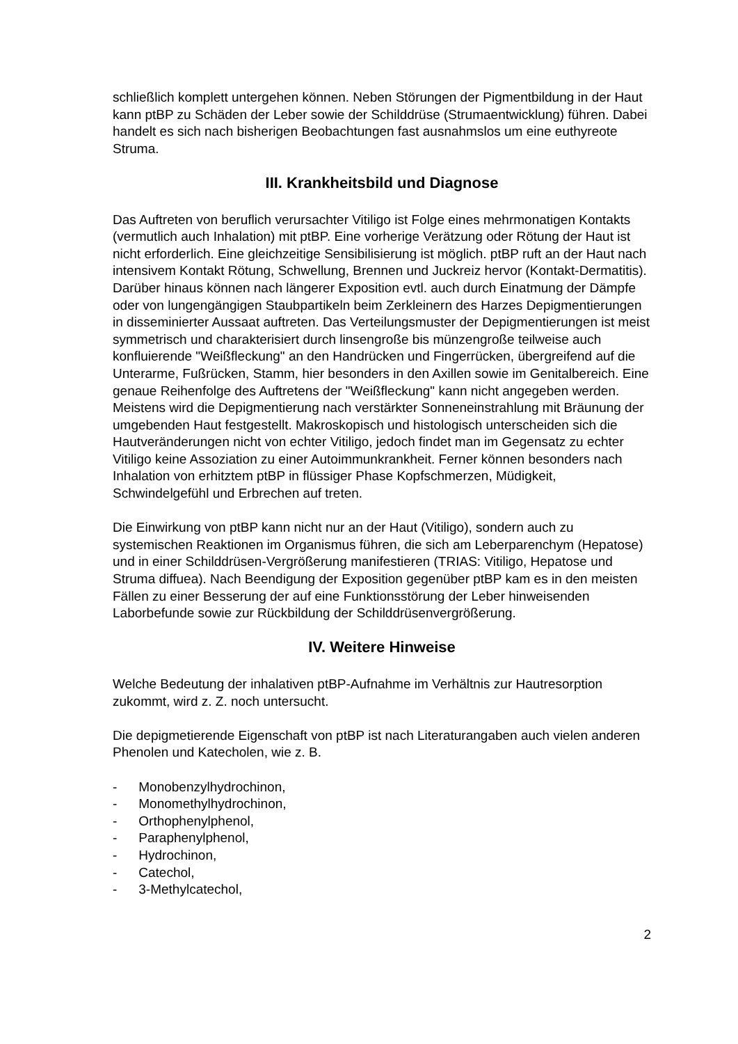schließlich komplett untergehen können. Neben Störungen der Pigmentbildung in der Haut kann ptBP zu Schäden der Leber sowie der Schilddrüse (Strumaentwicklung) führen. Dabei handelt es sich nach bisherigen Beobachtungen fast ausnahmslos um eine euthyreote Struma.
III. Krankheitsbild und Diagnose
Das Auftreten von beruflich verursachter Vitiligo ist Folge eines mehrmonatigen Kontakts (vermutlich auch Inhalation) mit ptBP. Eine vorherige Verätzung oder Rötung der Haut ist nicht erforderlich. Eine gleichzeitige Sensibilisierung ist möglich. ptBP ruft an der Haut nach intensivem Kontakt Rötung, Schwellung, Brennen und Juckreiz hervor (Kontakt-Dermatitis). Darüber hinaus können nach längerer Exposition evtl. auch durch Einatmung der Dämpfe oder von lungengängigen Staubpartikeln beim Zerkleinern des Harzes Depigmentierungen in disseminierter Aussaat auftreten. Das Verteilungsmuster der Depigmentierungen ist meist symmetrisch und charakterisiert durch linsengroße bis münzengroße teilweise auch konfluierende "Weißfleckung" an den Handrücken und Fingerrücken, übergreifend auf die Unterarme, Fußrücken, Stamm, hier besonders in den Axillen sowie im Genitalbereich. Eine genaue Reihenfolge des Auftretens der "Weißfleckung" kann nicht angegeben werden. Meistens wird die Depigmentierung nach verstärkter Sonneneinstrahlung mit Bräunung der umgebenden Haut festgestellt. Makroskopisch und histologisch unterscheiden sich die Hautveränderungen nicht von echter Vitiligo, jedoch findet man im Gegensatz zu echter Vitiligo keine Assoziation zu einer Autoimmunkrankheit. Ferner können besonders nach Inhalation von erhitztem ptBP in flüssiger Phase Kopfschmerzen, Müdigkeit, Schwindelgefühl und Erbrechen auf treten.
Die Einwirkung von ptBP kann nicht nur an der Haut (Vitiligo), sondern auch zu systemischen Reaktionen im Organismus führen, die sich am Leberparenchym (Hepatose) und in einer Schilddrüsen-Vergrößerung manifestieren (TRIAS: Vitiligo, Hepatose und Struma diffuea). Nach Beendigung der Exposition gegenüber ptBP kam es in den meisten Fällen zu einer Besserung der auf eine Funktionsstörung der Leber hinweisenden Laborbefunde sowie zur Rückbildung der Schilddrüsenvergrößerung.
IV. Weitere Hinweise
Welche Bedeutung der inhalativen ptBP-Aufnahme im Verhältnis zur Hautresorption zukommt, wird z. Z. noch untersucht.
Die depigmetierende Eigenschaft von ptBP ist nach Literaturangaben auch vielen anderen Phenolen und Katecholen, wie z. B.
- Monobenzylhydrochinon,
- Monomethylhydrochinon,
- Orthophenylphenol,
- Paraphenylphenol,
- Hydrochinon,
- Catechol,
- 3-Methylcatechol,
2